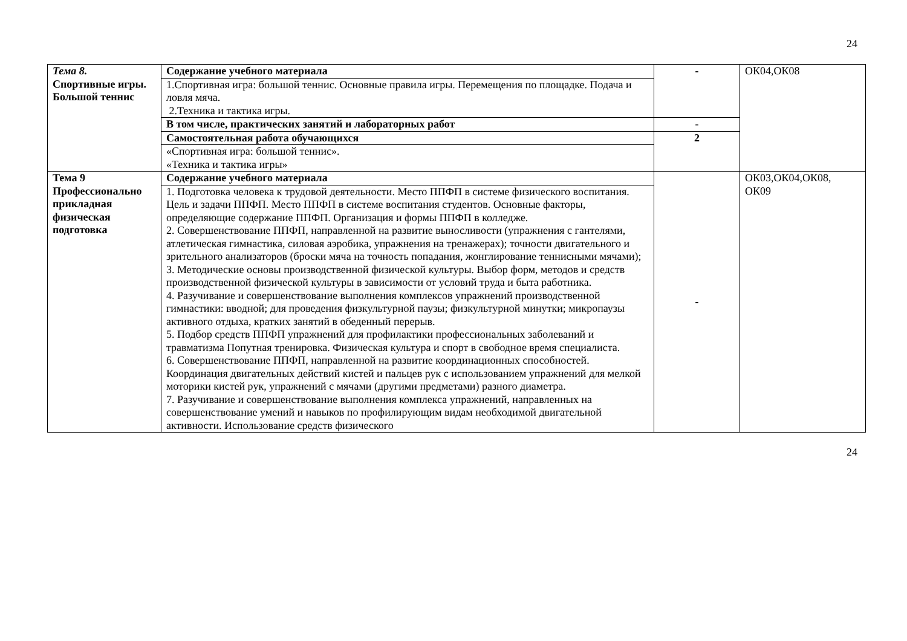24
| Тема 8. Спортивные игры. Большой теннис | Содержание учебного материала | - | ОК04,ОК08 |
| | 1.Спортивная игра: большой теннис. Основные правила игры. Перемещения по площадке. Подача и ловля мяча. 2.Техника и тактика игры. | | |
| | В том числе, практических занятий и лабораторных работ | - | |
| | Самостоятельная работа обучающихся | 2 | |
| | «Спортивная игра: большой теннис». «Техника и тактика игры» | | |
| Тема 9 Профессионально прикладная физическая подготовка | Содержание учебного материала | - | ОК03,ОК04,ОК08, ОК09 |
| | 1. Подготовка человека к трудовой деятельности. Место ППФП в системе физического воспитания. Цель и задачи ППФП. Место ППФП в системе воспитания студентов. Основные факторы, определяющие содержание ППФП. Организация и формы ППФП в колледже. 2. Совершенствование ППФП, направленной на развитие выносливости (упражнения с гантелями, атлетическая гимнастика, силовая аэробика, упражнения на тренажерах); точности двигательного и зрительного анализаторов (броски мяча на точность попадания, жонглирование теннисными мячами); 3. Методические основы производственной физической культуры. Выбор форм, методов и средств производственной физической культуры в зависимости от условий труда и быта работника. 4. Разучивание и совершенствование выполнения комплексов упражнений производственной гимнастики: вводной; для проведения физкультурной паузы; физкультурной минутки; микропаузы активного отдыха, кратких занятий в обеденный перерыв. 5. Подбор средств ППФП упражнений для профилактики профессиональных заболеваний и травматизма Попутная тренировка. Физическая культура и спорт в свободное время специалиста. 6. Совершенствование ППФП, направленной на развитие координационных способностей. Координация двигательных действий кистей и пальцев рук с использованием упражнений для мелкой моторики кистей рук, упражнений с мячами (другими предметами) разного диаметра. 7. Разучивание и совершенствование выполнения комплекса упражнений, направленных на совершенствование умений и навыков по профилирующим видам необходимой двигательной активности. Использование средств физического | | |
24